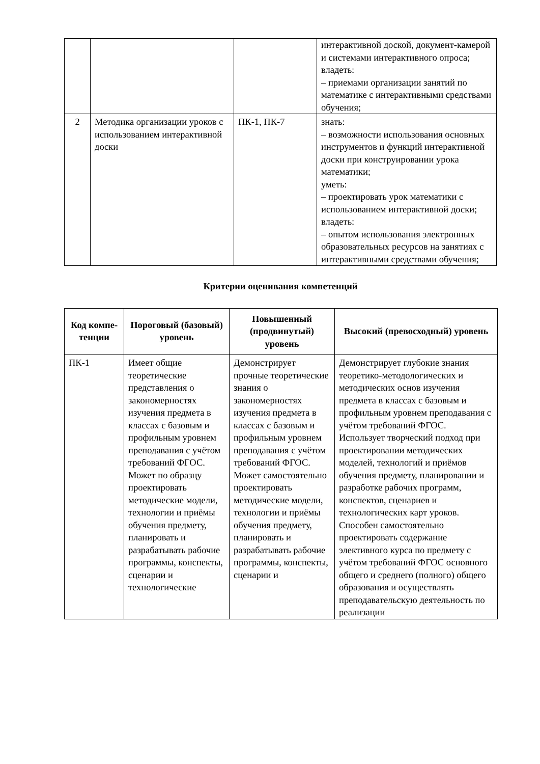| | | | интерактивной доской, документ-камерой и системами интерактивного опроса; владеть: – приемами организации занятий по математике с интерактивными средствами обучения; |
| 2 | Методика организации уроков с использованием интерактивной доски | ПК-1, ПК-7 | знать: – возможности использования основных инструментов и функций интерактивной доски при конструировании урока математики; уметь: – проектировать урок математики с использованием интерактивной доски; владеть: – опытом использования электронных образовательных ресурсов на занятиях с интерактивными средствами обучения; |
Критерии оценивания компетенций
| Код компе-тенции | Пороговый (базовый) уровень | Повышенный (продвинутый) уровень | Высокий (превосходный) уровень |
| --- | --- | --- | --- |
| ПК-1 | Имеет общие теоретические представления о закономерностях изучения предмета в классах с базовым и профильным уровнем преподавания с учётом требований ФГОС. Может по образцу проектировать методические модели, технологии и приёмы обучения предмету, планировать и разрабатывать рабочие программы, конспекты, сценарии и технологические | Демонстрирует прочные теоретические знания о закономерностях изучения предмета в классах с базовым и профильным уровнем преподавания с учётом требований ФГОС. Может самостоятельно проектировать методические модели, технологии и приёмы обучения предмету, планировать и разрабатывать рабочие программы, конспекты, сценарии и | Демонстрирует глубокие знания теоретико-методологических и методических основ изучения предмета в классах с базовым и профильным уровнем преподавания с учётом требований ФГОС. Использует творческий подход при проектировании методических моделей, технологий и приёмов обучения предмету, планировании и разработке рабочих программ, конспектов, сценариев и технологических карт уроков. Способен самостоятельно проектировать содержание элективного курса по предмету с учётом требований ФГОС основного общего и среднего (полного) общего образования и осуществлять преподавательскую деятельность по реализации |